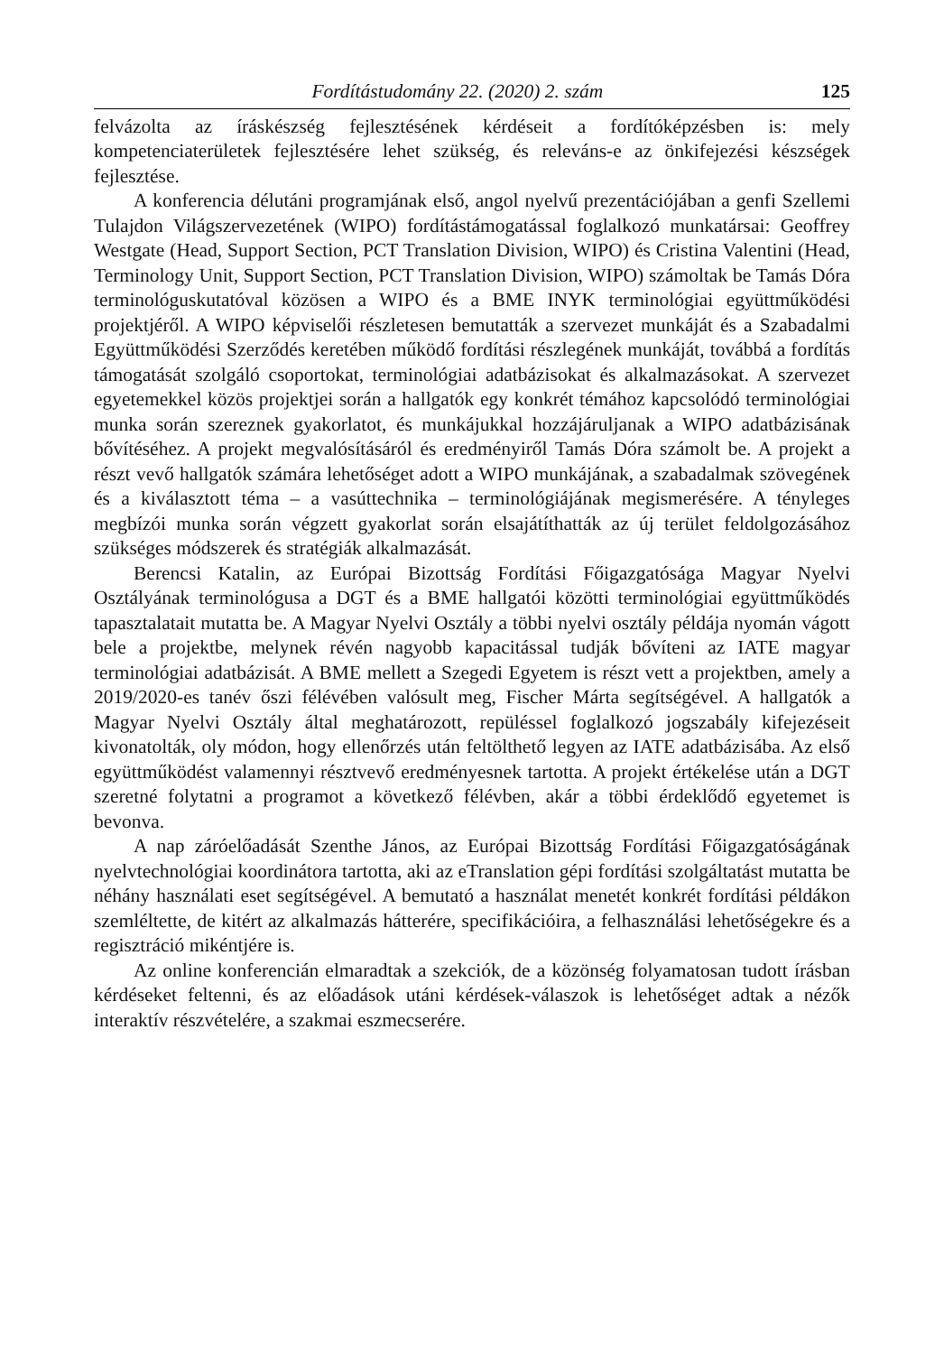Fordítástudomány 22. (2020) 2. szám 125
felvázolta az íráskészség fejlesztésének kérdéseit a fordítóképzésben is: mely kompetenciaterületek fejlesztésére lehet szükség, és releváns-e az önkifejezési készségek fejlesztése.
A konferencia délutáni programjának első, angol nyelvű prezentációjában a genfi Szellemi Tulajdon Világszervezetének (WIPO) fordítástámogatással foglalkozó munkatársai: Geoffrey Westgate (Head, Support Section, PCT Translation Division, WIPO) és Cristina Valentini (Head, Terminology Unit, Support Section, PCT Translation Division, WIPO) számoltak be Tamás Dóra terminológuskutatóval közösen a WIPO és a BME INYK terminológiai együttműködési projektjéről. A WIPO képviselői részletesen bemutatták a szervezet munkáját és a Szabadalmi Együttműködési Szerződés keretében működő fordítási részlegének munkáját, továbbá a fordítás támogatását szolgáló csoportokat, terminológiai adatbázisokat és alkalmazásokat. A szervezet egyetemekkel közös projektjei során a hallgatók egy konkrét témához kapcsolódó terminológiai munka során szereznek gyakorlatot, és munkájukkal hozzájáruljanak a WIPO adatbázisának bővítéséhez. A projekt megvalósításáról és eredményiről Tamás Dóra számolt be. A projekt a részt vevő hallgatók számára lehetőséget adott a WIPO munkájának, a szabadalmak szövegének és a kiválasztott téma – a vasúttechnika – terminológiájának megismerésére. A tényleges megbízói munka során végzett gyakorlat során elsajátíthatták az új terület feldolgozásához szükséges módszerek és stratégiák alkalmazását.
Berencsi Katalin, az Európai Bizottság Fordítási Főigazgatósága Magyar Nyelvi Osztályának terminológusa a DGT és a BME hallgatói közötti terminológiai együttműködés tapasztalatait mutatta be. A Magyar Nyelvi Osztály a többi nyelvi osztály példája nyomán vágott bele a projektbe, melynek révén nagyobb kapacitással tudják bővíteni az IATE magyar terminológiai adatbázisát. A BME mellett a Szegedi Egyetem is részt vett a projektben, amely a 2019/2020-es tanév őszi félévében valósult meg, Fischer Márta segítségével. A hallgatók a Magyar Nyelvi Osztály által meghatározott, repüléssel foglalkozó jogszabály kifejezéseit kivonatolták, oly módon, hogy ellenőrzés után feltölthető legyen az IATE adatbázisába. Az első együttműködést valamennyi résztvevő eredményesnek tartotta. A projekt értékelése után a DGT szeretné folytatni a programot a következő félévben, akár a többi érdeklődő egyetemet is bevonva.
A nap záróelőadását Szenthe János, az Európai Bizottság Fordítási Főigazgatóságának nyelvtechnológiai koordinátora tartotta, aki az eTranslation gépi fordítási szolgáltatást mutatta be néhány használati eset segítségével. A bemutató a használat menetét konkrét fordítási példákon szemléltette, de kitért az alkalmazás hátterére, specifikációira, a felhasználási lehetőségekre és a regisztráció mikéntjére is.
Az online konferencián elmaradtak a szekciók, de a közönség folyamatosan tudott írásban kérdéseket feltenni, és az előadások utáni kérdések-válaszok is lehetőséget adtak a nézők interaktív részvételére, a szakmai eszmecserére.